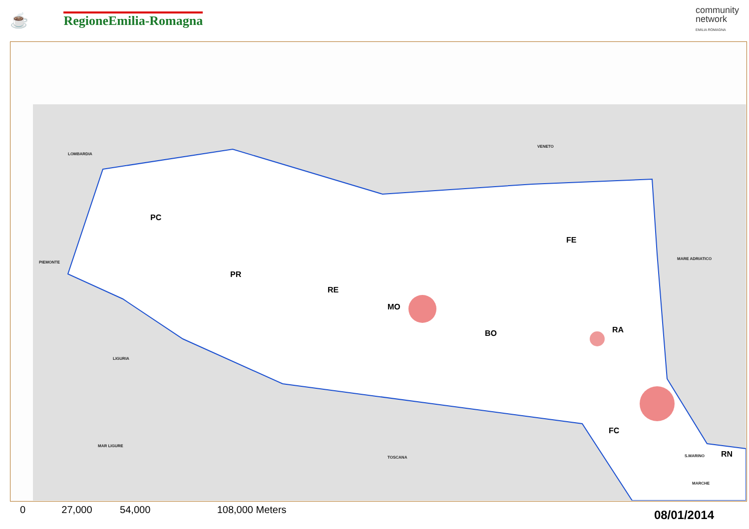☕
RegioneEmilia-Romagna
community
network
EMILIA ROMAGNA
LOMBARDIA
VENETO
PIEMONTE
MARE ADRIATICO
LIGURIA
MAR LIGURE
TOSCANA S.MARINO
MARCHE
PC
PR
RE
MO
BO
FE
RA
FC
RN
0 27,000 54,000 108,000 Meters
08/01/2014